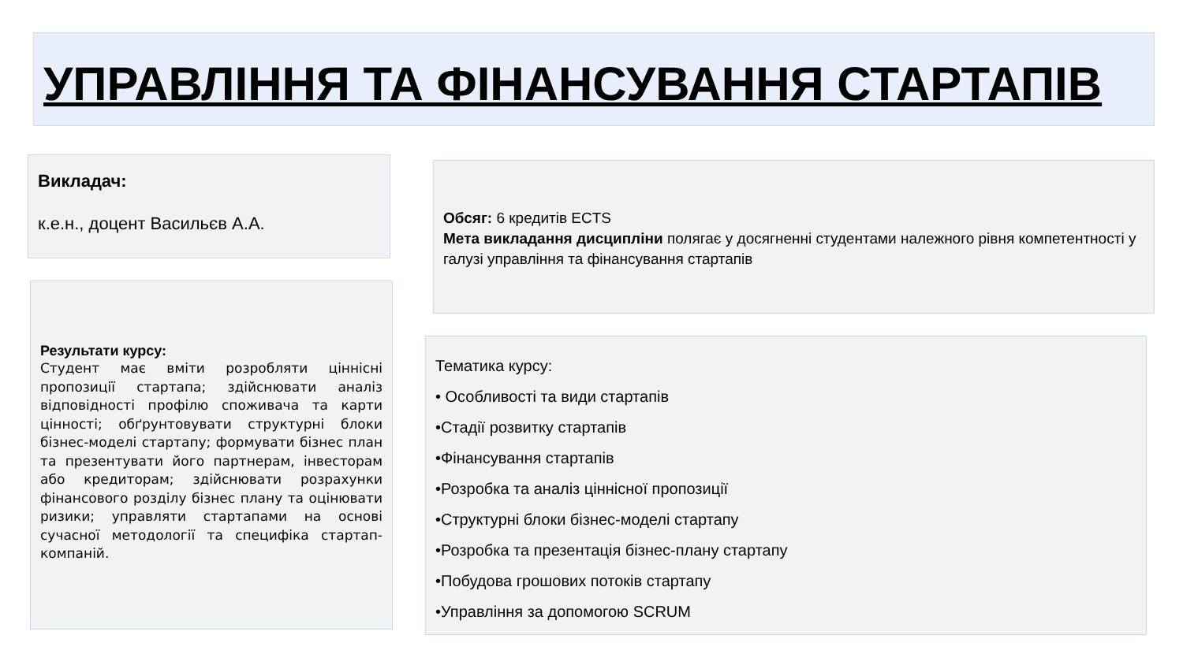УПРАВЛІННЯ ТА ФІНАНСУВАННЯ СТАРТАПІВ
Викладач:
к.е.н., доцент Васильєв А.А.
Обсяг: 6 кредитів ECTS
Мета викладання дисципліни полягає у досягненні студентами належного рівня компетентності у галузі управління та фінансування стартапів
Результати курсу:
Студент має вміти розробляти ціннісні пропозиції стартапа; здійснювати аналіз відповідності профілю споживача та карти цінності; обґрунтовувати структурні блоки бізнес-моделі стартапу; формувати бізнес план та презентувати його партнерам, інвесторам або кредиторам; здійснювати розрахунки фінансового розділу бізнес плану та оцінювати ризики; управляти стартапами на основі сучасної методології та специфіка стартап-компаній.
Тематика курсу:
• Особливості та види стартапів
•Стадії розвитку стартапів
•Фінансування стартапів
•Розробка та аналіз ціннісної пропозиції
•Структурні блоки бізнес-моделі стартапу
•Розробка та презентація бізнес-плану стартапу
•Побудова грошових потоків стартапу
•Управління за допомогою SCRUM